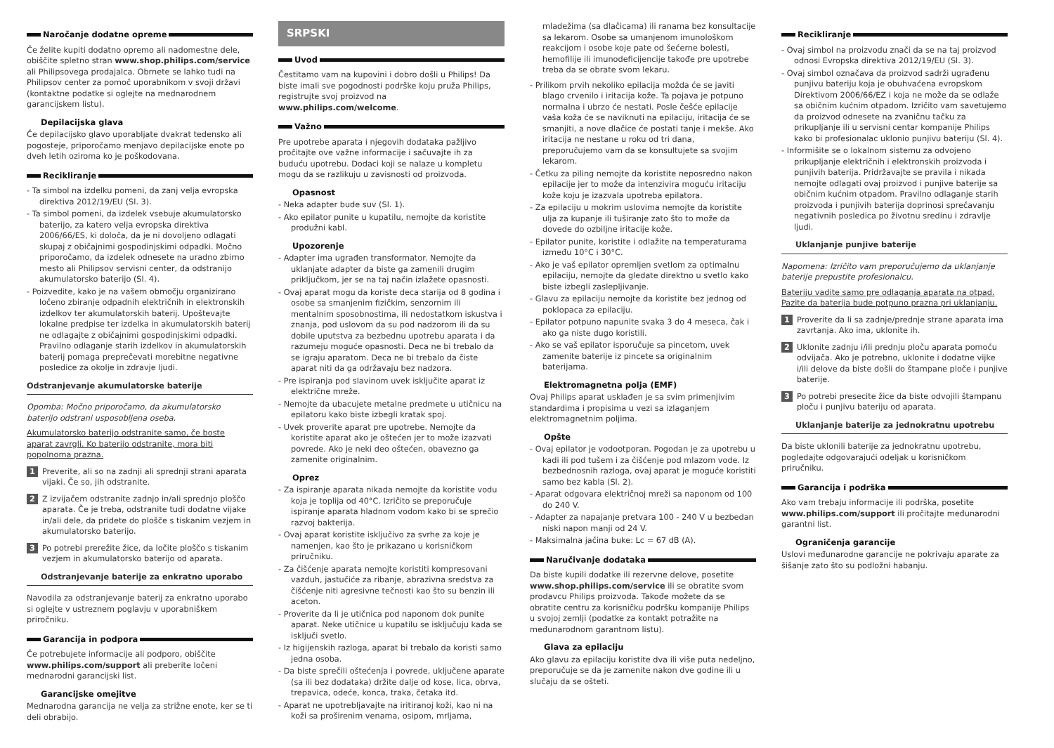Naročanje dodatne opreme
Če želite kupiti dodatno opremo ali nadomestne dele, obiščite spletno stran www.shop.philips.com/service ali Philipsovega prodajalca. Obrnete se lahko tudi na Philipsov center za pomoč uporabnikom v svoji državi (kontaktne podatke si oglejte na mednarodnem garancijskem listu).
Depilacijska glava
Če depilacijsko glavo uporabljate dvakrat tedensko ali pogosteje, priporočamo menjavo depilacijske enote po dveh letih oziroma ko je poškodovana.
Recikliranje
Ta simbol na izdelku pomeni, da zanj velja evropska direktiva 2012/19/EU (Sl. 3).
Ta simbol pomeni, da izdelek vsebuje akumulatorsko baterijo, za katero velja evropska direktiva 2006/66/ES, ki določa, da je ni dovoljeno odlagati skupaj z običajnimi gospodinjskimi odpadki. Močno priporočamo, da izdelek odnesete na uradno zbirno mesto ali Philipsov servisni center, da odstranijo akumulatorsko baterijo (Sl. 4).
Poizvedite, kako je na vašem območju organizirano ločeno zbiranje odpadnih električnih in elektronskih izdelkov ter akumulatorskih baterij. Upoštevajte lokalne predpise ter izdelka in akumulatorskih baterij ne odlagajte z običajnimi gospodinjskimi odpadki. Pravilno odlaganje starih izdelkov in akumulatorskih baterij pomaga preprečevati morebitne negativne posledice za okolje in zdravje ljudi.
Odstranjevanje akumulatorske baterije
Opomba: Močno priporočamo, da akumulatorsko baterijo odstrani usposobljena oseba.
Akumulatorsko baterijo odstranite samo, če boste aparat zavrgli. Ko baterijo odstranite, mora biti popolnoma prazna.
1 Preverite, ali so na zadnji ali sprednji strani aparata vijaki. Če so, jih odstranite.
2 Z izvijačem odstranite zadnjo in/ali sprednjo ploščo aparata. Če je treba, odstranite tudi dodatne vijake in/ali dele, da pridete do plošče s tiskanim vezjem in akumulatorsko baterijo.
3 Po potrebi prerežite žice, da ločite ploščo s tiskanim vezjem in akumulatorsko baterijo od aparata.
Odstranjevanje baterije za enkratno uporabo
Navodila za odstranjevanje baterij za enkratno uporabo si oglejte v ustreznem poglavju v uporabniškem priročniku.
Garancija in podpora
Če potrebujete informacije ali podporo, obiščite www.philips.com/support ali preberite ločeni mednarodni garancijski list.
Garancijske omejitve
Mednarodna garancija ne velja za strižne enote, ker se ti deli obrabijo.
SRPSKI
Uvod
Čestitamo vam na kupovini i dobro došli u Philips! Da biste imali sve pogodnosti podrške koju pruža Philips, registrujte svoj proizvod na www.philips.com/welcome.
Važno
Pre upotrebe aparata i njegovih dodataka pažljivo pročitajte ove važne informacije i sačuvajte ih za buduću upotrebu. Dodaci koji se nalaze u kompletu mogu da se razlikuju u zavisnosti od proizvoda.
Opasnost
Neka adapter bude suv (Sl. 1).
Ako epilator punite u kupatilu, nemojte da koristite produžni kabl.
Upozorenje
Adapter ima ugrađen transformator. Nemojte da uklanjate adapter da biste ga zamenili drugim priključkom, jer se na taj način izlažete opasnosti.
Ovaj aparat mogu da koriste deca starija od 8 godina i osobe sa smanjenim fizičkim, senzornim ili mentalnim sposobnostima, ili nedostatkom iskustva i znanja, pod uslovom da su pod nadzorom ili da su dobile uputstva za bezbednu upotrebu aparata i da razumeju moguće opasnosti. Deca ne bi trebalo da se igraju aparatom. Deca ne bi trebalo da čiste aparat niti da ga održavaju bez nadzora.
Pre ispiranja pod slavinom uvek isključite aparat iz električne mreže.
Nemojte da ubacujete metalne predmete u utičnicu na epilatoru kako biste izbegli kratak spoj.
Uvek proverite aparat pre upotrebe. Nemojte da koristite aparat ako je oštećen jer to može izazvati povrede. Ako je neki deo oštećen, obavezno ga zamenite originalnim.
Oprez
Za ispiranje aparata nikada nemojte da koristite vodu koja je toplija od 40°C. Izričito se preporučuje ispiranje aparata hladnom vodom kako bi se sprečio razvoj bakterija.
Ovaj aparat koristite isključivo za svrhe za koje je namenjen, kao što je prikazano u korisničkom priručniku.
Za čišćenje aparata nemojte koristiti kompresovani vazduh, jastučiće za ribanje, abrazivna sredstva za čišćenje niti agresivne tečnosti kao što su benzin ili aceton.
Proverite da li je utičnica pod naponom dok punite aparat. Neke utičnice u kupatilu se isključuju kada se isključi svetlo.
Iz higijenskih razloga, aparat bi trebalo da koristi samo jedna osoba.
Da biste sprečili oštećenja i povrede, uključene aparate (sa ili bez dodataka) držite dalje od kose, lica, obrva, trepavica, odeće, konca, traka, četaka itd.
Aparat ne upotrebljavajte na iritiranoj koži, kao ni na koži sa proširenim venama, osipom, mrljama,
mladežima (sa dlačicama) ili ranama bez konsultacije sa lekarom. Osobe sa umanjenom imunološkom reakcijom i osobe koje pate od šećerne bolesti, hemofilije ili imunodeficijencije takođe pre upotrebe treba da se obrate svom lekaru.
Prilikom prvih nekoliko epilacija možda će se javiti blago crvenilo i iritacija kože. Ta pojava je potpuno normalna i ubrzo će nestati. Posle češće epilacije vaša koža će se naviknuti na epilaciju, iritacija će se smanjiti, a nove dlačice će postati tanje i mekše. Ako iritacija ne nestane u roku od tri dana, preporučujemo vam da se konsultujete sa svojim lekarom.
Četku za piling nemojte da koristite neposredno nakon epilacije jer to može da intenzivira moguću iritaciju kože koju je izazvala upotreba epilatora.
Za epilaciju u mokrim uslovima nemojte da koristite ulja za kupanje ili tuširanje zato što to može da dovede do ozbiljne iritacije kože.
Epilator punite, koristite i odlažite na temperaturama između 10°C i 30°C.
Ako je vaš epilator opremljen svetlom za optimalnu epilaciju, nemojte da gledate direktno u svetlo kako biste izbegli zaslepljivanje.
Glavu za epilaciju nemojte da koristite bez jednog od poklopaca za epilaciju.
Epilator potpuno napunite svaka 3 do 4 meseca, čak i ako ga niste dugo koristili.
Ako se vaš epilator isporučuje sa pincetom, uvek zamenite baterije iz pincete sa originalnim baterijama.
Elektromagnetna polja (EMF)
Ovaj Philips aparat usklađen je sa svim primenjivim standardima i propisima u vezi sa izlaganjem elektromagnetnim poljima.
Opšte
Ovaj epilator je vodootporan. Pogodan je za upotrebu u kadi ili pod tušem i za čišćenje pod mlazom vode. Iz bezbednosnih razloga, ovaj aparat je moguće koristiti samo bez kabla (Sl. 2).
Aparat odgovara električnoj mreži sa naponom od 100 do 240 V.
Adapter za napajanje pretvara 100 - 240 V u bezbedan niski napon manji od 24 V.
Maksimalna jačina buke: Lc = 67 dB (A).
Naručivanje dodataka
Da biste kupili dodatke ili rezervne delove, posetite www.shop.philips.com/service ili se obratite svom prodavcu Philips proizvoda. Takođe možete da se obratite centru za korisničku podršku kompanije Philips u svojoj zemlji (podatke za kontakt potražite na međunarodnom garantnom listu).
Glava za epilaciju
Ako glavu za epilaciju koristite dva ili više puta nedeljno, preporučuje se da je zamenite nakon dve godine ili u slučaju da se ošteti.
Recikliranje
Ovaj simbol na proizvodu znači da se na taj proizvod odnosi Evropska direktiva 2012/19/EU (Sl. 3).
Ovaj simbol označava da proizvod sadrži ugrađenu punjivu bateriju koja je obuhvaćena evropskom Direktivom 2006/66/EZ i koja ne može da se odlaže sa običnim kućnim otpadom. Izričito vam savetujemo da proizvod odnesete na zvaničnu tačku za prikupljanje ili u servisni centar kompanije Philips kako bi profesionalac uklonio punjivu bateriju (Sl. 4).
Informišite se o lokalnom sistemu za odvojeno prikupljanje električnih i elektronskih proizvoda i punjivih baterija. Pridržavajte se pravila i nikada nemojte odlagati ovaj proizvod i punjive baterije sa običnim kućnim otpadom. Pravilno odlaganje starih proizvoda i punjivih baterija doprinosi sprečavanju negativnih posledica po životnu sredinu i zdravlje ljudi.
Uklanjanje punjive baterije
Napomena: Izričito vam preporučujemo da uklanjanje baterije prepustite profesionalcu.
Bateriju vadite samo pre odlaganja aparata na otpad. Pazite da baterija bude potpuno prazna pri uklanjanju.
1 Proverite da li sa zadnje/prednje strane aparata ima zavrtanja. Ako ima, uklonite ih.
2 Uklonite zadnju i/ili prednju ploču aparata pomoću odvijača. Ako je potrebno, uklonite i dodatne vijke i/ili delove da biste došli do štampane ploče i punjive baterije.
3 Po potrebi presecite žice da biste odvojili štampanu ploču i punjivu bateriju od aparata.
Uklanjanje baterije za jednokratnu upotrebu
Da biste uklonili baterije za jednokratnu upotrebu, pogledajte odgovarajući odeljak u korisničkom priručniku.
Garancija i podrška
Ako vam trebaju informacije ili podrška, posetite www.philips.com/support ili pročitajte međunarodni garantni list.
Ograničenja garancije
Uslovi međunarodne garancije ne pokrivaju aparate za šišanje zato što su podložni habanju.